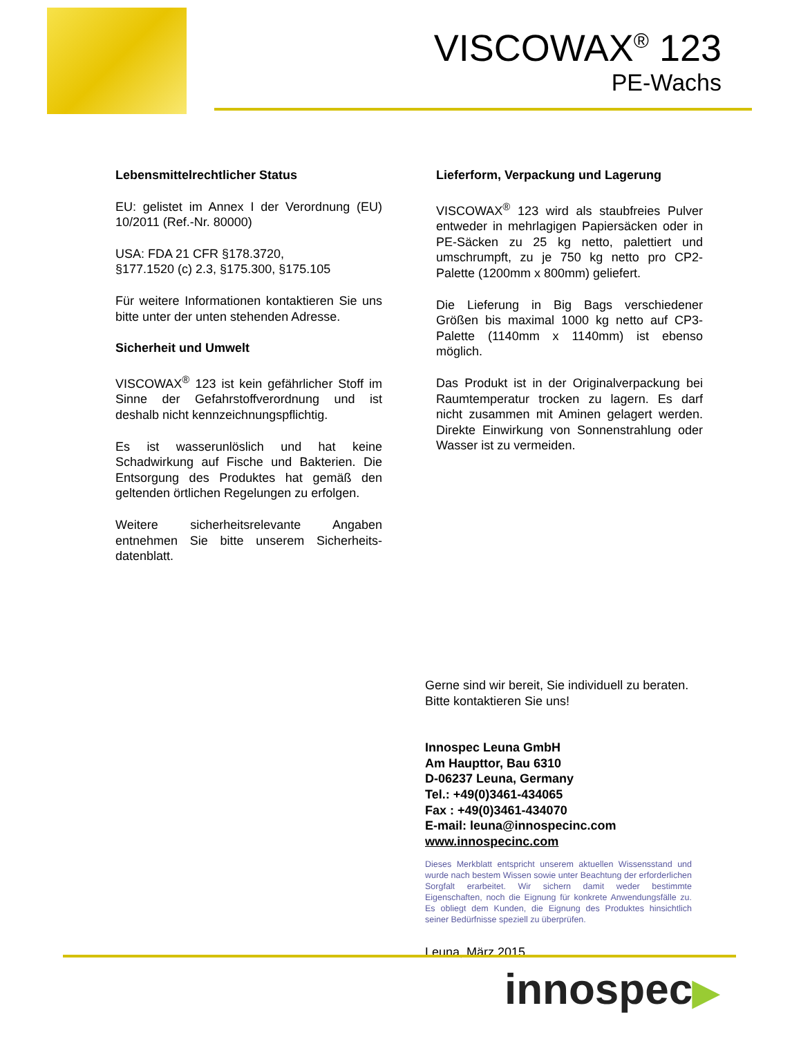VISCOWAX<sup>®</sup> 123
PE-Wachs
Lebensmittelrechtlicher Status
EU: gelistet im Annex I der Verordnung (EU) 10/2011 (Ref.-Nr. 80000)
USA: FDA 21 CFR §178.3720,
§177.1520 (c) 2.3, §175.300, §175.105
Für weitere Informationen kontaktieren Sie uns bitte unter der unten stehenden Adresse.
Sicherheit und Umwelt
VISCOWAX<sup>®</sup> 123 ist kein gefährlicher Stoff im Sinne der Gefahrstoffverordnung und ist deshalb nicht kennzeichnungspflichtig.
Es ist wasserunlöslich und hat keine Schadwirkung auf Fische und Bakterien. Die Entsorgung des Produktes hat gemäß den geltenden örtlichen Regelungen zu erfolgen.
Weitere sicherheitsrelevante Angaben entnehmen Sie bitte unserem Sicherheits-datenblatt.
Lieferform, Verpackung und Lagerung
VISCOWAX<sup>®</sup> 123 wird als staubfreies Pulver entweder in mehrlagigen Papiersäcken oder in PE-Säcken zu 25 kg netto, palettiert und umschrumpft, zu je 750 kg netto pro CP2-Palette (1200mm x 800mm) geliefert.
Die Lieferung in Big Bags verschiedener Größen bis maximal 1000 kg netto auf CP3-Palette (1140mm x 1140mm) ist ebenso möglich.
Das Produkt ist in der Originalverpackung bei Raumtemperatur trocken zu lagern. Es darf nicht zusammen mit Aminen gelagert werden. Direkte Einwirkung von Sonnenstrahlung oder Wasser ist zu vermeiden.
Gerne sind wir bereit, Sie individuell zu beraten.
Bitte kontaktieren Sie uns!
Innospec Leuna GmbH
Am Haupttor, Bau 6310
D-06237 Leuna, Germany
Tel.: +49(0)3461-434065
Fax : +49(0)3461-434070
E-mail: leuna@innospecinc.com
www.innospecinc.com
Dieses Merkblatt entspricht unserem aktuellen Wissensstand und wurde nach bestem Wissen sowie unter Beachtung der erforderlichen Sorgfalt erarbeitet. Wir sichern damit weder bestimmte Eigenschaften, noch die Eignung für konkrete Anwendungsfälle zu. Es obliegt dem Kunden, die Eignung des Produktes hinsichtlich seiner Bedürfnisse speziell zu überprüfen.
Leuna, März 2015
innospec▶